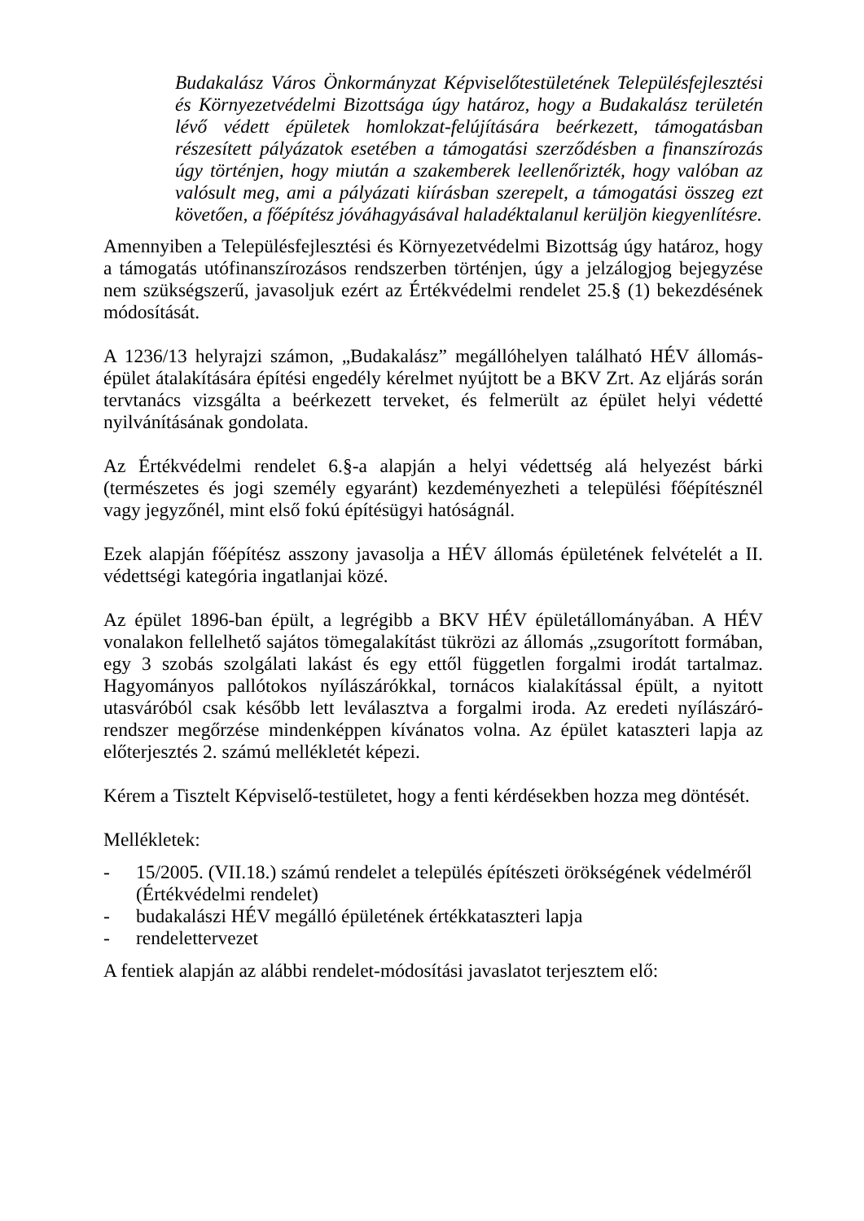Budakalász Város Önkormányzat Képviselőtestületének Településfejlesztési és Környezetvédelmi Bizottsága úgy határoz, hogy a Budakalász területén lévő védett épületek homlokzat-felújítására beérkezett, támogatásban részesített pályázatok esetében a támogatási szerződésben a finanszírozás úgy történjen, hogy miután a szakemberek leellenőrizték, hogy valóban az valósult meg, ami a pályázati kiírásban szerepelt, a támogatási összeg ezt követően, a főépítész jóváhagyásával haladéktalanul kerüljön kiegyenlítésre.
Amennyiben a Településfejlesztési és Környezetvédelmi Bizottság úgy határoz, hogy a támogatás utófinanszírozásos rendszerben történjen, úgy a jelzálogjog bejegyzése nem szükségszerű, javasoljuk ezért az Értékvédelmi rendelet 25.§ (1) bekezdésének módosítását.
A 1236/13 helyrajzi számon, „Budakalász” megállóhelyen található HÉV állomás-épület átalakítására építési engedély kérelmet nyújtott be a BKV Zrt. Az eljárás során tervtanács vizsgálta a beérkezett terveket, és felmerült az épület helyi védetté nyilvánításának gondolata.
Az Értékvédelmi rendelet 6.§-a alapján a helyi védettség alá helyezést bárki (természetes és jogi személy egyaránt) kezdeményezheti a települési főépítésznél vagy jegyzőnél, mint első fokú építésügyi hatóságnál.
Ezek alapján főépítész asszony javasolja a HÉV állomás épületének felvételét a II. védettségi kategória ingatlanjai közé.
Az épület 1896-ban épült, a legrégibb a BKV HÉV épületállományában. A HÉV vonalakon fellelhető sajátos tömegalakítást tükrözi az állomás „zsugorított formában, egy 3 szobás szolgálati lakást és egy ettől független forgalmi irodát tartalmaz. Hagyományos pallótokos nyílászárókkal, tornácos kialakítással épült, a nyitott utasváróból csak később lett leválasztva a forgalmi iroda. Az eredeti nyílászáró-rendszer megőrzése mindenképpen kívánatos volna. Az épület kataszteri lapja az előterjesztés 2. számú mellékletét képezi.
Kérem a Tisztelt Képviselő-testületet, hogy a fenti kérdésekben hozza meg döntését.
Mellékletek:
- 15/2005. (VII.18.) számú rendelet a település építészeti örökségének védelméről (Értékvédelmi rendelet)
- budakalászi HÉV megálló épületének értékkataszteri lapja
- rendelettervezet
A fentiek alapján az alábbi rendelet-módosítási javaslatot terjesztem elő: